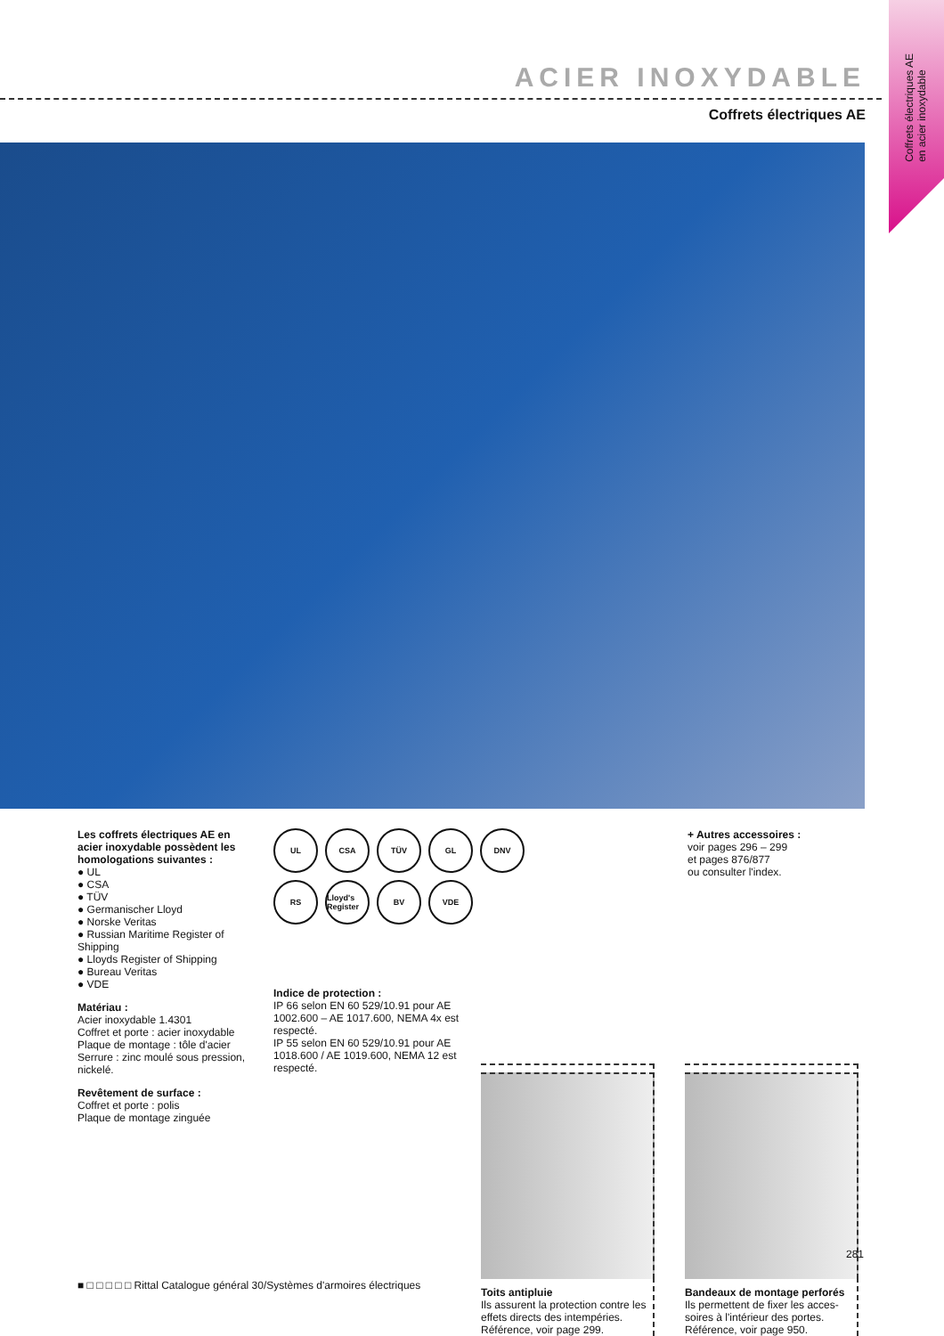Coffrets électriques AE
en acier inoxydable
ACIER INOXYDABLE
Coffrets électriques AE
Les coffrets électriques AE en acier inoxydable possèdent les homologations suivantes :
● UL
● CSA
● TÜV
● Germanischer Lloyd
● Norske Veritas
● Russian Maritime Register of Shipping
● Lloyds Register of Shipping
● Bureau Veritas
● VDE
Matériau :
Acier inoxydable 1.4301
Coffret et porte : acier inoxydable
Plaque de montage : tôle d'acier
Serrure : zinc moulé sous pression, nickelé.
Revêtement de surface :
Coffret et porte : polis
Plaque de montage zinguée
UL
CSA
TÜV
GL
DNV
RS
Lloyd's Register
BV
VDE
Indice de protection :
IP 66 selon EN 60 529/10.91 pour AE 1002.600 – AE 1017.600, NEMA 4x est respecté.
IP 55 selon EN 60 529/10.91 pour AE 1018.600 / AE 1019.600, NEMA 12 est respecté.
+ Autres accessoires :
voir pages 296 – 299
et pages 876/877
ou consulter l'index.
Toits antipluie
Ils assurent la protection contre les effets directs des intempéries. Référence, voir page 299.
Bandeaux de montage perforés
Ils permettent de fixer les acces-soires à l'intérieur des portes. Référence, voir page 950.
281
■ □ □ □ □ □ Rittal Catalogue général 30/Systèmes d'armoires électriques